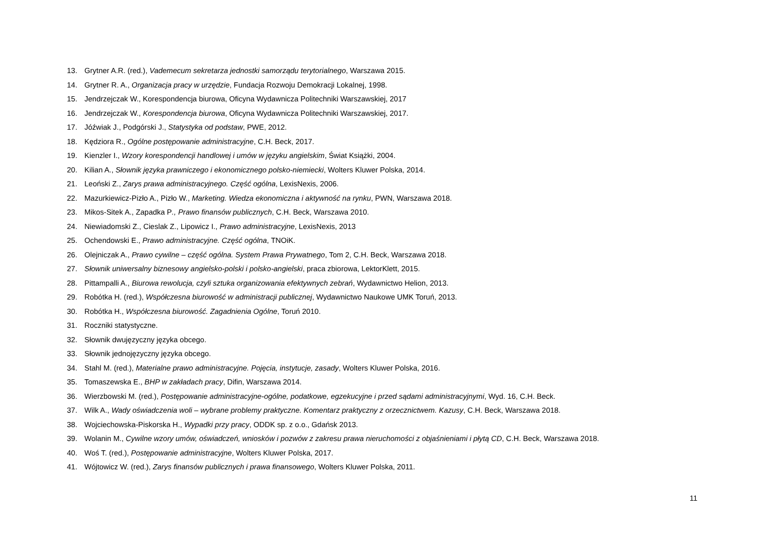13. Grytner A.R. (red.), Vademecum sekretarza jednostki samorządu terytorialnego, Warszawa 2015.
14. Grytner R. A., Organizacja pracy w urzędzie, Fundacja Rozwoju Demokracji Lokalnej, 1998.
15. Jendrzejczak W., Korespondencja biurowa, Oficyna Wydawnicza Politechniki Warszawskiej, 2017
16. Jendrzejczak W., Korespondencja biurowa, Oficyna Wydawnicza Politechniki Warszawskiej, 2017.
17. Jóźwiak J., Podgórski J., Statystyka od podstaw, PWE, 2012.
18. Kędziora R., Ogólne postępowanie administracyjne, C.H. Beck, 2017.
19. Kienzler I., Wzory korespondencji handlowej i umów w języku angielskim, Świat Książki, 2004.
20. Kilian A., Słownik języka prawniczego i ekonomicznego polsko-niemiecki, Wolters Kluwer Polska, 2014.
21. Leoński Z., Zarys prawa administracyjnego. Część ogólna, LexisNexis, 2006.
22. Mazurkiewicz-Pizło A., Pizło W., Marketing. Wiedza ekonomiczna i aktywność na rynku, PWN, Warszawa 2018.
23. Mikos-Sitek A., Zapadka P., Prawo finansów publicznych, C.H. Beck, Warszawa 2010.
24. Niewiadomski Z., Cieslak Z., Lipowicz I., Prawo administracyjne, LexisNexis, 2013
25. Ochendowski E., Prawo administracyjne. Część ogólna, TNOiK.
26. Olejniczak A., Prawo cywilne – część ogólna. System Prawa Prywatnego, Tom 2, C.H. Beck, Warszawa 2018.
27. Słownik uniwersalny biznesowy angielsko-polski i polsko-angielski, praca zbiorowa, LektorKlett, 2015.
28. Pittampalli A., Biurowa rewolucja, czyli sztuka organizowania efektywnych zebrań, Wydawnictwo Helion, 2013.
29. Robótka H. (red.), Współczesna biurowość w administracji publicznej, Wydawnictwo Naukowe UMK Toruń, 2013.
30. Robótka H., Współczesna biurowość. Zagadnienia Ogólne, Toruń 2010.
31. Roczniki statystyczne.
32. Słownik dwujęzyczny języka obcego.
33. Słownik jednojęzyczny języka obcego.
34. Stahl M. (red.), Materialne prawo administracyjne. Pojęcia, instytucje, zasady, Wolters Kluwer Polska, 2016.
35. Tomaszewska E., BHP w zakładach pracy, Difin, Warszawa 2014.
36. Wierzbowski M. (red.), Postępowanie administracyjne-ogólne, podatkowe, egzekucyjne i przed sądami administracyjnymi, Wyd. 16, C.H. Beck.
37. Wilk A., Wady oświadczenia woli – wybrane problemy praktyczne. Komentarz praktyczny z orzecznictwem. Kazusy, C.H. Beck, Warszawa 2018.
38. Wojciechowska-Piskorska H., Wypadki przy pracy, ODDK sp. z o.o., Gdańsk 2013.
39. Wolanin M., Cywilne wzory umów, oświadczeń, wniosków i pozwów z zakresu prawa nieruchomości z objaśnieniami i płytą CD, C.H. Beck, Warszawa 2018.
40. Woś T. (red.), Postępowanie administracyjne, Wolters Kluwer Polska, 2017.
41. Wójtowicz W. (red.), Zarys finansów publicznych i prawa finansowego, Wolters Kluwer Polska, 2011.
11